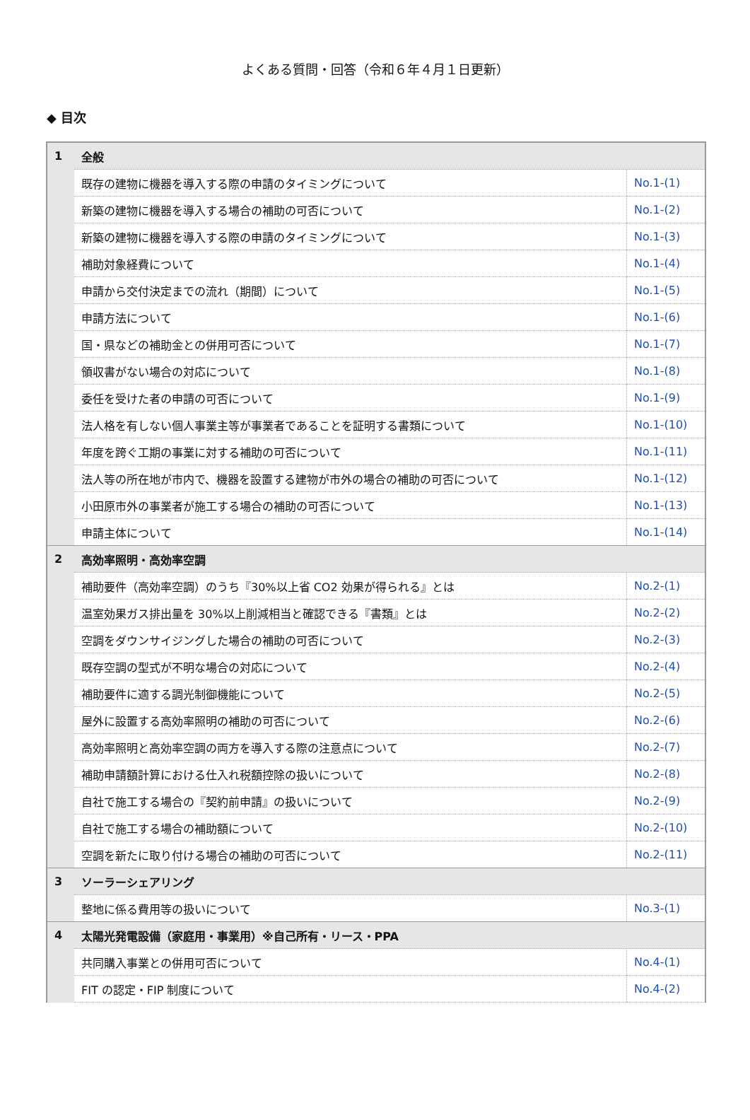よくある質問・回答（令和６年４月１日更新）
◆ 目次
| 1 | 全般 | |
| | 既存の建物に機器を導入する際の申請のタイミングについて | No.1-(1) |
| | 新築の建物に機器を導入する場合の補助の可否について | No.1-(2) |
| | 新築の建物に機器を導入する際の申請のタイミングについて | No.1-(3) |
| | 補助対象経費について | No.1-(4) |
| | 申請から交付決定までの流れ（期間）について | No.1-(5) |
| | 申請方法について | No.1-(6) |
| | 国・県などの補助金との併用可否について | No.1-(7) |
| | 領収書がない場合の対応について | No.1-(8) |
| | 委任を受けた者の申請の可否について | No.1-(9) |
| | 法人格を有しない個人事業主等が事業者であることを証明する書類について | No.1-(10) |
| | 年度を跨ぐ工期の事業に対する補助の可否について | No.1-(11) |
| | 法人等の所在地が市内で、機器を設置する建物が市外の場合の補助の可否について | No.1-(12) |
| | 小田原市外の事業者が施工する場合の補助の可否について | No.1-(13) |
| | 申請主体について | No.1-(14) |
| 2 | 高効率照明・高効率空調 | |
| | 補助要件（高効率空調）のうち『30%以上省 CO2 効果が得られる』とは | No.2-(1) |
| | 温室効果ガス排出量を 30%以上削減相当と確認できる『書類』とは | No.2-(2) |
| | 空調をダウンサイジングした場合の補助の可否について | No.2-(3) |
| | 既存空調の型式が不明な場合の対応について | No.2-(4) |
| | 補助要件に適する調光制御機能について | No.2-(5) |
| | 屋外に設置する高効率照明の補助の可否について | No.2-(6) |
| | 高効率照明と高効率空調の両方を導入する際の注意点について | No.2-(7) |
| | 補助申請額計算における仕入れ税額控除の扱いについて | No.2-(8) |
| | 自社で施工する場合の『契約前申請』の扱いについて | No.2-(9) |
| | 自社で施工する場合の補助額について | No.2-(10) |
| | 空調を新たに取り付ける場合の補助の可否について | No.2-(11) |
| 3 | ソーラーシェアリング | |
| | 整地に係る費用等の扱いについて | No.3-(1) |
| 4 | 太陽光発電設備（家庭用・事業用）※自己所有・リース・PPA | |
| | 共同購入事業との併用可否について | No.4-(1) |
| | FIT の認定・FIP 制度について | No.4-(2) |